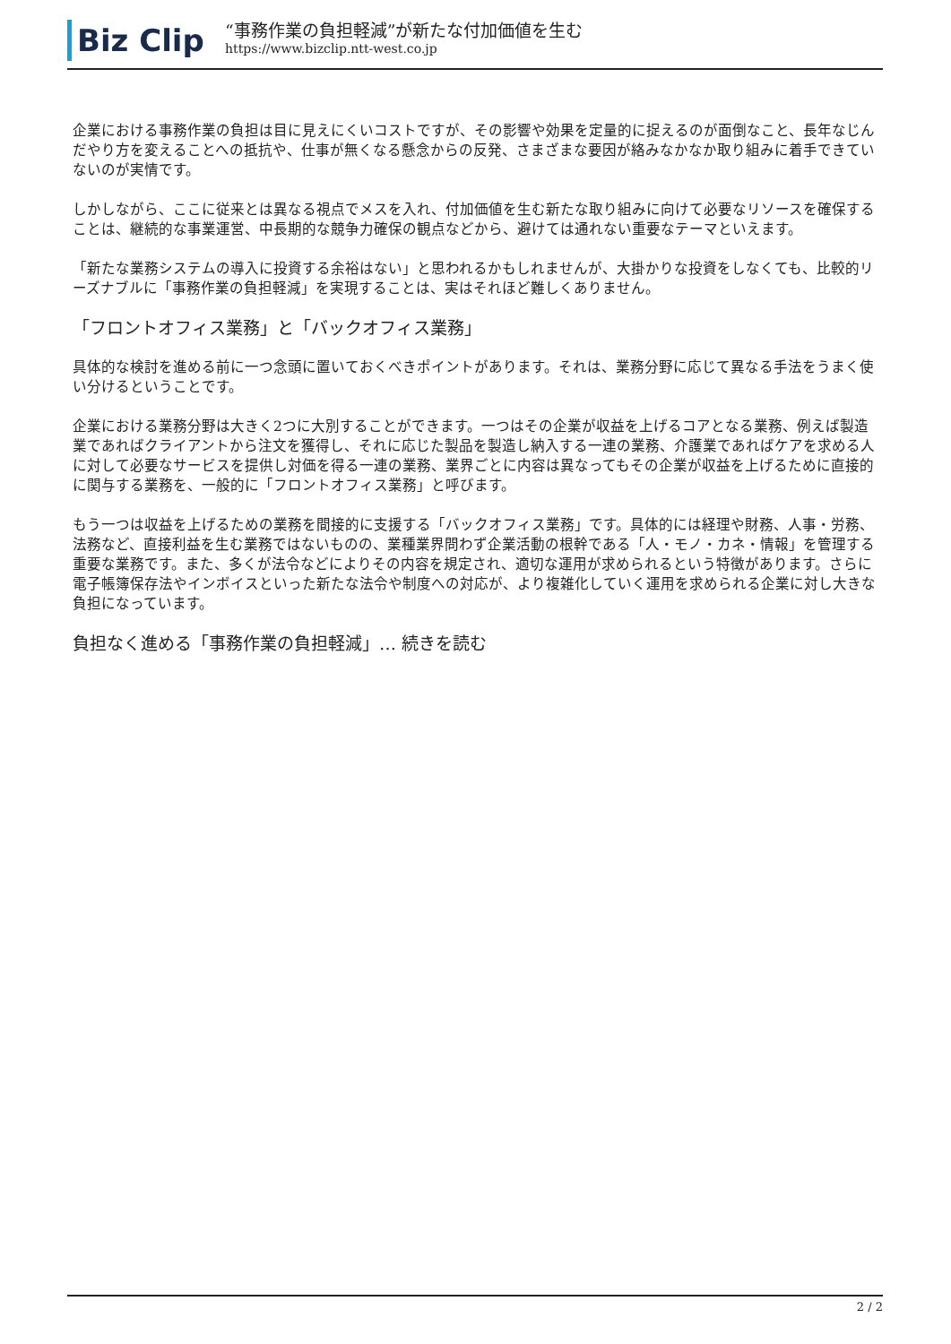Biz Clip
“事務作業の負担軽減”が新たな付加価値を生む
https://www.bizclip.ntt-west.co.jp
企業における事務作業の負担は目に見えにくいコストですが、その影響や効果を定量的に捉えるのが面倒なこと、長年なじんだやり方を変えることへの抵抗や、仕事が無くなる懸念からの反発、さまざまな要因が絡みなかなか取り組みに着手できていないのが実情です。
しかしながら、ここに従来とは異なる視点でメスを入れ、付加価値を生む新たな取り組みに向けて必要なリソースを確保することは、継続的な事業運営、中長期的な競争力確保の観点などから、避けては通れない重要なテーマといえます。
「新たな業務システムの導入に投資する余裕はない」と思われるかもしれませんが、大掛かりな投資をしなくても、比較的リーズナブルに「事務作業の負担軽減」を実現することは、実はそれほど難しくありません。
「フロントオフィス業務」と「バックオフィス業務」
具体的な検討を進める前に一つ念頭に置いておくべきポイントがあります。それは、業務分野に応じて異なる手法をうまく使い分けるということです。
企業における業務分野は大きく2つに大別することができます。一つはその企業が収益を上げるコアとなる業務、例えば製造業であればクライアントから注文を獲得し、それに応じた製品を製造し納入する一連の業務、介護業であればケアを求める人に対して必要なサービスを提供し対価を得る一連の業務、業界ごとに内容は異なってもその企業が収益を上げるために直接的に関与する業務を、一般的に「フロントオフィス業務」と呼びます。
もう一つは収益を上げるための業務を間接的に支援する「バックオフィス業務」です。具体的には経理や財務、人事・労務、法務など、直接利益を生む業務ではないものの、業種業界問わず企業活動の根幹である「人・モノ・カネ・情報」を管理する重要な業務です。また、多くが法令などによりその内容を規定され、適切な運用が求められるという特徴があります。さらに電子帳簿保存法やインボイスといった新たな法令や制度への対応が、より複雑化していく運用を求められる企業に対し大きな負担になっています。
負担なく進める「事務作業の負担軽減」… 続きを読む
2 / 2